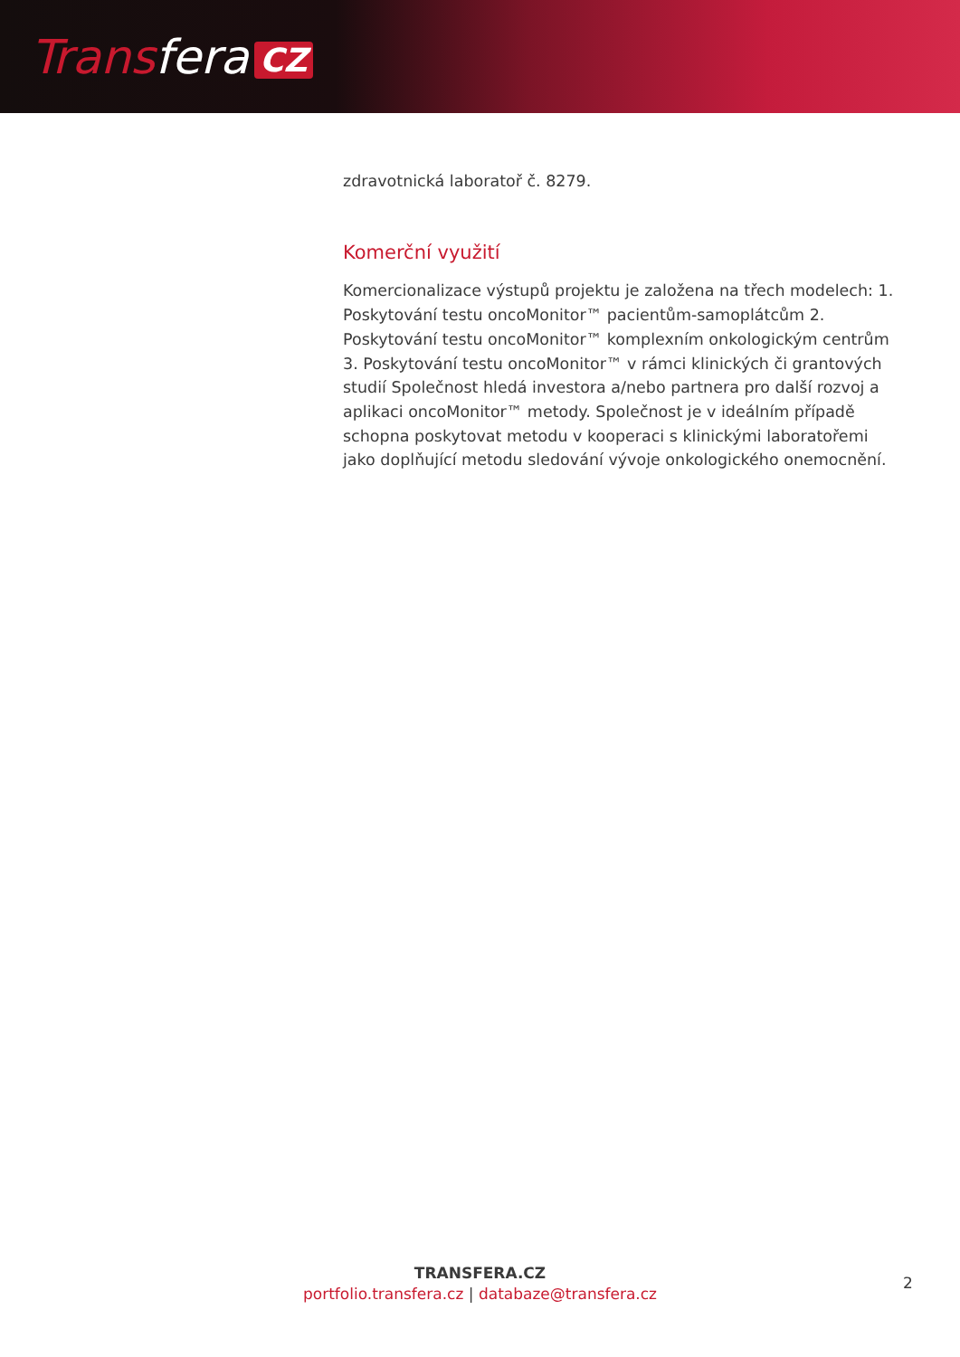Transfera CZ
zdravotnická laboratoř č. 8279.
Komerční využití
Komercionalizace výstupů projektu je založena na třech modelech: 1. Poskytování testu oncoMonitor™ pacientům-samoplátcům 2. Poskytování testu oncoMonitor™ komplexním onkologickým centrům 3. Poskytování testu oncoMonitor™ v rámci klinických či grantových studií Společnost hledá investora a/nebo partnera pro další rozvoj a aplikaci oncoMonitor™ metody. Společnost je v ideálním případě schopna poskytovat metodu v kooperaci s klinickými laboratořemi jako doplňující metodu sledování vývoje onkologického onemocnění.
TRANSFERA.CZ
portfolio.transfera.cz | databaze@transfera.cz
2